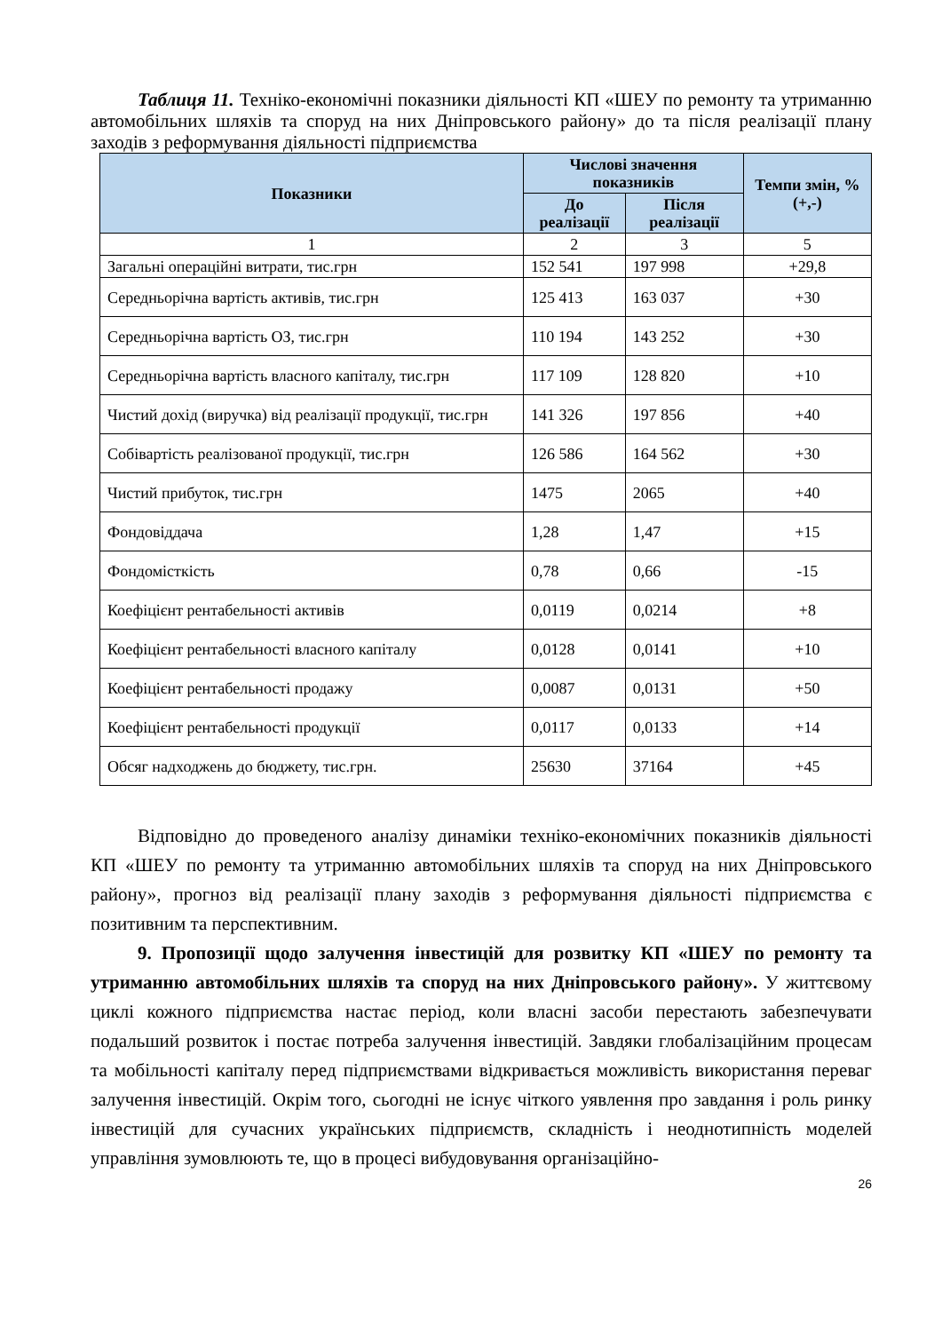Таблиця 11. Техніко-економічні показники діяльності КП «ШЕУ по ремонту та утриманню автомобільних шляхів та споруд на них Дніпровського району» до та після реалізації плану заходів з реформування діяльності підприємства
| Показники | Числові значення показників | | Темпи змін, % (+,-) |
| --- | --- | --- | --- |
| | До реалізації | Після реалізації | |
| 1 | 2 | 3 | 5 |
| Загальні операційні витрати, тис.грн | 152 541 | 197 998 | +29,8 |
| Середньорічна вартість активів, тис.грн | 125 413 | 163 037 | +30 |
| Середньорічна вартість ОЗ, тис.грн | 110 194 | 143 252 | +30 |
| Середньорічна вартість власного капіталу, тис.грн | 117 109 | 128 820 | +10 |
| Чистий дохід (виручка) від реалізації продукції, тис.грн | 141 326 | 197 856 | +40 |
| Собівартість реалізованої продукції, тис.грн | 126 586 | 164 562 | +30 |
| Чистий прибуток, тис.грн | 1475 | 2065 | +40 |
| Фондовіддача | 1,28 | 1,47 | +15 |
| Фондомісткість | 0,78 | 0,66 | -15 |
| Коефіцієнт рентабельності активів | 0,0119 | 0,0214 | +8 |
| Коефіцієнт рентабельності власного капіталу | 0,0128 | 0,0141 | +10 |
| Коефіцієнт рентабельності продажу | 0,0087 | 0,0131 | +50 |
| Коефіцієнт рентабельності продукції | 0,0117 | 0,0133 | +14 |
| Обсяг надходжень до бюджету, тис.грн. | 25630 | 37164 | +45 |
Відповідно до проведеного аналізу динаміки техніко-економічних показників діяльності КП «ШЕУ по ремонту та утриманню автомобільних шляхів та споруд на них Дніпровського району», прогноз від реалізації плану заходів з реформування діяльності підприємства є позитивним та перспективним.
9. Пропозиції щодо залучення інвестицій для розвитку КП «ШЕУ по ремонту та утриманню автомобільних шляхів та споруд на них Дніпровського району». У життєвому циклі кожного підприємства настає період, коли власні засоби перестають забезпечувати подальший розвиток і постає потреба залучення інвестицій. Завдяки глобалізаційним процесам та мобільності капіталу перед підприємствами відкривається можливість використання переваг залучення інвестицій. Окрім того, сьогодні не існує чіткого уявлення про завдання і роль ринку інвестицій для сучасних українських підприємств, складність і неоднотипність моделей управління зумовлюють те, що в процесі вибудовування організаційно-
26